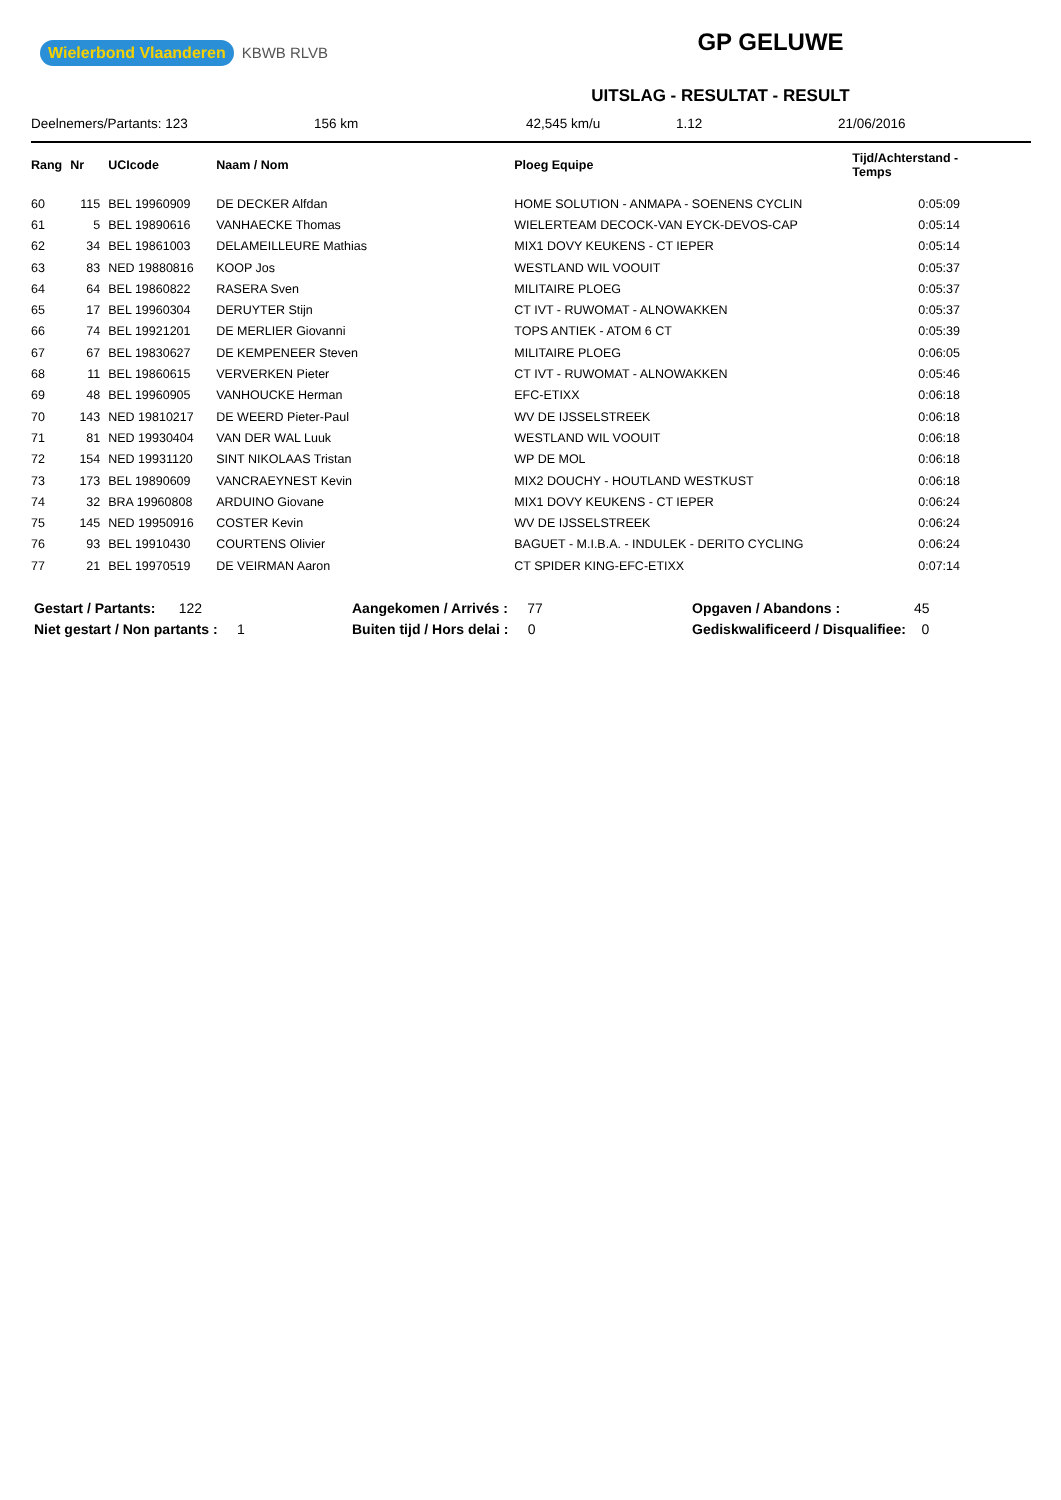Wielerbond Vlaanderen KBWB RLVB
GP GELUWE
UITSLAG - RESULTAT - RESULT
Deelnemers/Partants: 123 156 km 42,545 km/u 1.12 21/06/2016
| Rang | Nr | UCIcode | Naam / Nom | Ploeg Equipe | Tijd/Achterstand - Temps |
| --- | --- | --- | --- | --- | --- |
| 60 | 115 | BEL 19960909 | DE DECKER Alfdan | HOME SOLUTION - ANMAPA - SOENENS CYCLIN | 0:05:09 |
| 61 | 5 | BEL 19890616 | VANHAECKE Thomas | WIELERTEAM DECOCK-VAN EYCK-DEVOS-CAP | 0:05:14 |
| 62 | 34 | BEL 19861003 | DELAMEILLEURE Mathias | MIX1 DOVY KEUKENS - CT IEPER | 0:05:14 |
| 63 | 83 | NED 19880816 | KOOP Jos | WESTLAND WIL VOOUIT | 0:05:37 |
| 64 | 64 | BEL 19860822 | RASERA Sven | MILITAIRE PLOEG | 0:05:37 |
| 65 | 17 | BEL 19960304 | DERUYTER Stijn | CT IVT - RUWOMAT - ALNOWAKKEN | 0:05:37 |
| 66 | 74 | BEL 19921201 | DE MERLIER Giovanni | TOPS ANTIEK - ATOM 6 CT | 0:05:39 |
| 67 | 67 | BEL 19830627 | DE KEMPENEER Steven | MILITAIRE PLOEG | 0:06:05 |
| 68 | 11 | BEL 19860615 | VERVERKEN Pieter | CT IVT - RUWOMAT - ALNOWAKKEN | 0:05:46 |
| 69 | 48 | BEL 19960905 | VANHOUCKE Herman | EFC-ETIXX | 0:06:18 |
| 70 | 143 | NED 19810217 | DE WEERD Pieter-Paul | WV DE IJSSELSTREEK | 0:06:18 |
| 71 | 81 | NED 19930404 | VAN DER WAL Luuk | WESTLAND WIL VOOUIT | 0:06:18 |
| 72 | 154 | NED 19931120 | SINT NIKOLAAS Tristan | WP DE MOL | 0:06:18 |
| 73 | 173 | BEL 19890609 | VANCRAEYNEST Kevin | MIX2 DOUCHY - HOUTLAND WESTKUST | 0:06:18 |
| 74 | 32 | BRA 19960808 | ARDUINO Giovane | MIX1 DOVY KEUKENS - CT IEPER | 0:06:24 |
| 75 | 145 | NED 19950916 | COSTER Kevin | WV DE IJSSELSTREEK | 0:06:24 |
| 76 | 93 | BEL 19910430 | COURTENS Olivier | BAGUET - M.I.B.A. - INDULEK - DERITO CYCLING | 0:06:24 |
| 77 | 21 | BEL 19970519 | DE VEIRMAN Aaron | CT SPIDER KING-EFC-ETIXX | 0:07:14 |
Gestart / Partants: 122
Niet gestart / Non partants : 1
Aangekomen / Arrivés : 77
Buiten tijd / Hors delai : 0
Opgaven / Abandons : 45
Gediskwalificeerd / Disqualifiee: 0